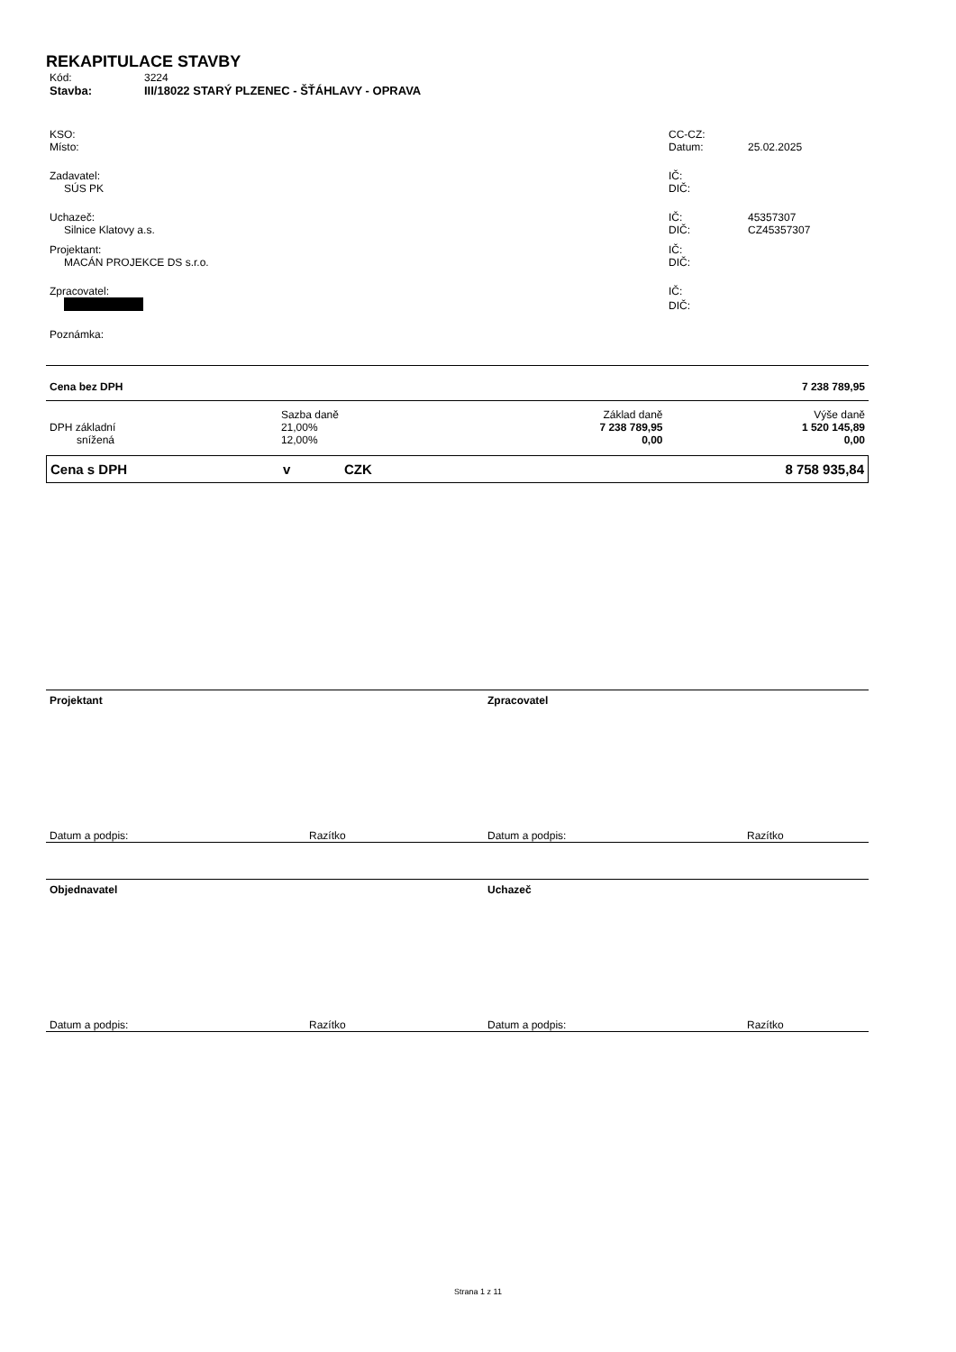REKAPITULACE STAVBY
Kód: 3224
Stavba: III/18022 STARÝ PLZENEC - ŠŤÁHLAVY - OPRAVA
| KSO: | CC-CZ: | |
| Místo: | Datum: | 25.02.2025 |
| Zadavatel: | IČ: | |
| SÚS PK | DIČ: | |
| Uchazeč: | IČ: | 45357307 |
| Silnice Klatovy a.s. | DIČ: | CZ45357307 |
| Projektant: | IČ: | |
| MACÁN PROJEKCE DS s.r.o. | DIČ: | |
| Zpracovatel: | IČ: | |
| | DIČ: | |
| Poznámka: | | |
| Cena bez DPH | | | 7 238 789,95 |
| | Sazba daně | Základ daně | Výše daně |
| DPH základní | 21,00% | 7 238 789,95 | 1 520 145,89 |
| snížená | 12,00% | 0,00 | 0,00 |
| Cena s DPH | v | CZK | 8 758 935,84 |
| Projektant | | Zpracovatel | |
| Datum a podpis: | Razítko | Datum a podpis: | Razítko |
| Objednavatel | | Uchazeč | |
| Datum a podpis: | Razítko | Datum a podpis: | Razítko |
Strana 1 z 11